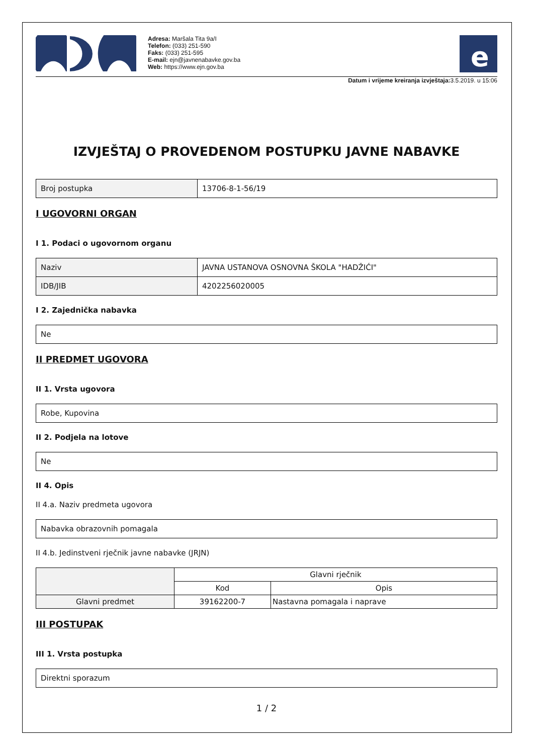Adresa: Maršala Tita 9a/I
Telefon: (033) 251-590
Faks: (033) 251-595
E-mail: ejn@javnenabavke.gov.ba
Web: https://www.ejn.gov.ba
e
Datum i vrijeme kreiranja izvještaja: 3.5.2019. u 15:06
IZVJEŠTAJ O PROVEDENOM POSTUPKU JAVNE NABAVKE
| Broj postupka | 13706-8-1-56/19 |
I UGOVORNI ORGAN
I 1. Podaci o ugovornom organu
| Naziv | JAVNA USTANOVA OSNOVNA ŠKOLA "HADŽIĆI" |
| IDB/JIB | 4202256020005 |
I 2. Zajednička nabavka
| Ne |
II PREDMET UGOVORA
II 1. Vrsta ugovora
| Robe, Kupovina |
II 2. Podjela na lotove
| Ne |
II 4. Opis
II 4.a. Naziv predmeta ugovora
| Nabavka obrazovnih pomagala |
II 4.b. Jedinstveni rječnik javne nabavke (JRJN)
| | Glavni rječnik | |
| --- | --- | --- |
| | Kod | Opis |
| Glavni predmet | 39162200-7 | Nastavna pomagala i naprave |
III POSTUPAK
III 1. Vrsta postupka
| Direktni sporazum |
1 / 2